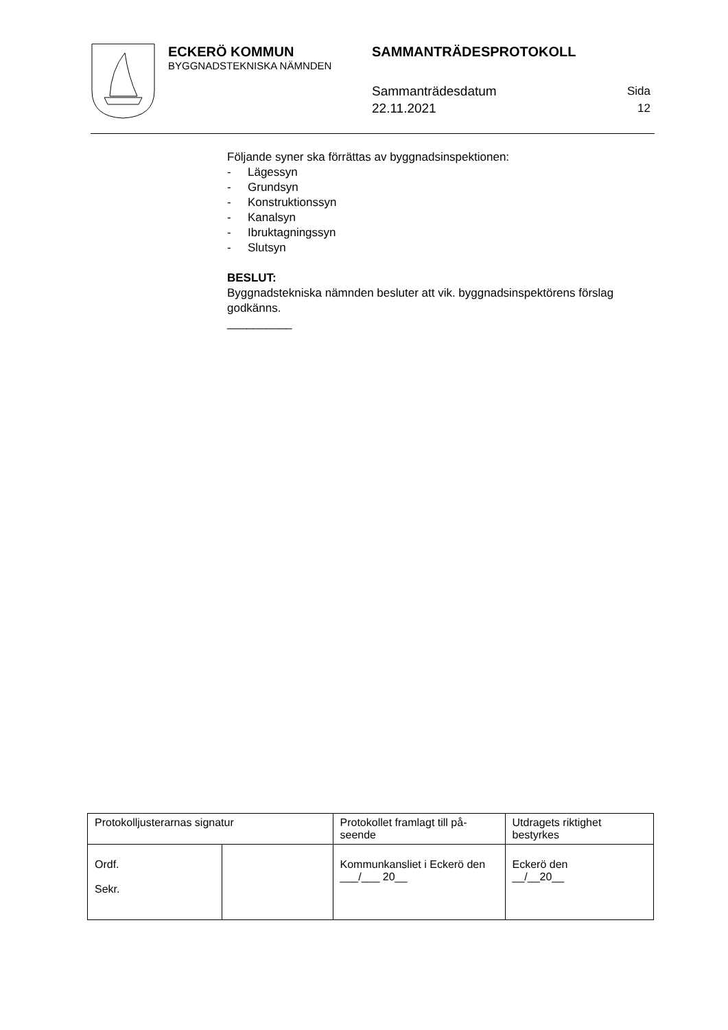ECKERÖ KOMMUN
BYGGNADSTEKNISKA NÄMNDEN
SAMMANTRÄDESPROTOKOLL
Sammanträdesdatum
22.11.2021
Sida
12
Följande syner ska förrättas av byggnadsinspektionen:
- Lägessyn
- Grundsyn
- Konstruktionssyn
- Kanalsyn
- Ibruktagningssyn
- Slutsyn
BESLUT:
Byggnadstekniska nämnden besluter att vik. byggnadsinspektörens förslag godkänns.
__________
| Protokolljusterarnas signatur | | Protokollet framlagt till på-seende | Utdragets riktighet bestyrkes |
| Ordf. Sekr. | | Kommunkansliet i Eckerö den ___/___ 20__ | Eckerö den __/__20__ |